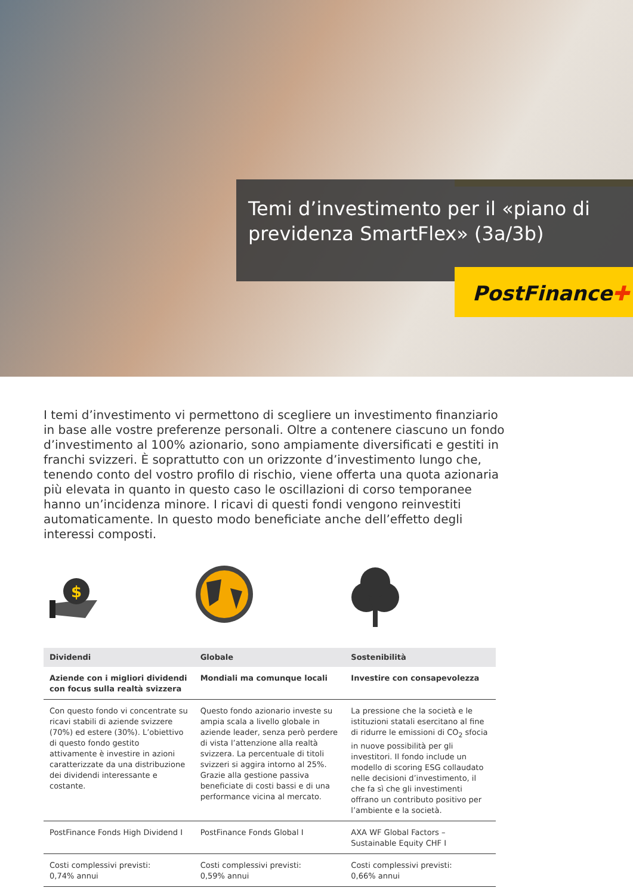Temi d’investimento per il «piano di previdenza SmartFlex» (3a/3b)
PostFinance✚
I temi d’investimento vi permettono di scegliere un investimento finanziario in base alle vostre preferenze personali. Oltre a contenere ciascuno un fondo d’investimento al 100% azionario, sono ampiamente diversificati e gestiti in franchi svizzeri. È soprattutto con un orizzonte d’investimento lungo che, tenendo conto del vostro profilo di rischio, viene offerta una quota azionaria più elevata in quanto in questo caso le oscillazioni di corso temporanee hanno un’incidenza minore. I ricavi di questi fondi vengono reinvestiti automaticamente. In questo modo beneficiate anche dell’effetto degli interessi composti.
$
| Dividendi | Globale | Sostenibilità |
| --- | --- | --- |
| Aziende con i migliori dividendi con focus sulla realtà svizzera | Mondiali ma comunque locali | Investire con consapevolezza |
| Con questo fondo vi concentrate su ricavi stabili di aziende svizzere (70%) ed estere (30%). L’obiettivo di questo fondo gestito attivamente è investire in azioni caratterizzate da una distribuzione dei dividendi interessante e costante. | Questo fondo azionario investe su ampia scala a livello globale in aziende leader, senza però perdere di vista l’attenzione alla realtà svizzera. La percentuale di titoli svizzeri si aggira intorno al 25%. Grazie alla gestione passiva beneficiate di costi bassi e di una performance vicina al mercato. | La pressione che la società e le istituzioni statali esercitano al fine di ridurre le emissioni di CO<sub>2</sub> sfocia in nuove possibilità per gli investitori. Il fondo include un modello di scoring ESG collaudato nelle decisioni d’investimento, il che fa sì che gli investimenti offrano un contributo positivo per l’ambiente e la società. |
| PostFinance Fonds High Dividend I | PostFinance Fonds Global I | AXA WF Global Factors – Sustainable Equity CHF I |
| Costi complessivi previsti: 0,74% annui | Costi complessivi previsti: 0,59% annui | Costi complessivi previsti: 0,66% annui |